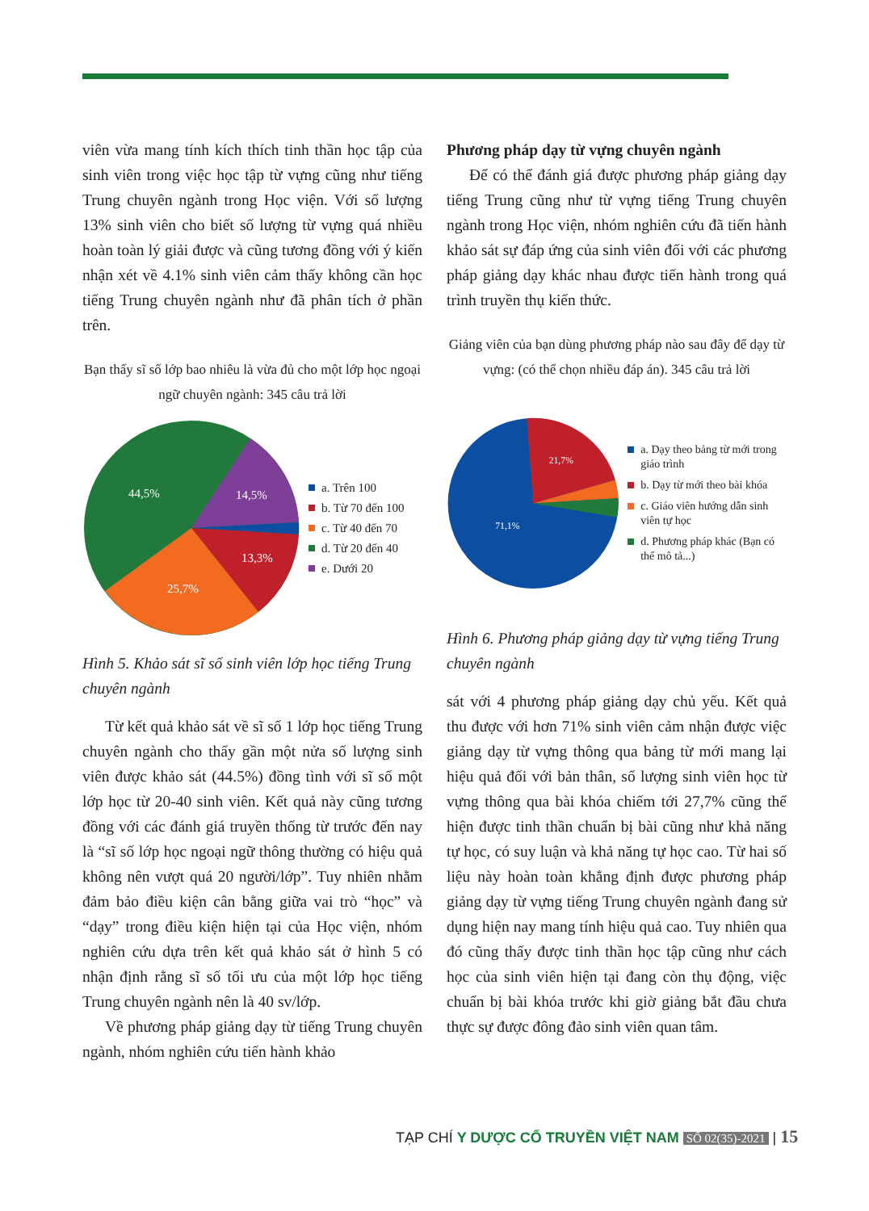viên vừa mang tính kích thích tinh thần học tập của sinh viên trong việc học tập từ vựng cũng như tiếng Trung chuyên ngành trong Học viện. Với số lượng 13% sinh viên cho biết số lượng từ vựng quá nhiều hoàn toàn lý giải được và cũng tương đồng với ý kiến nhận xét về 4.1% sinh viên cảm thấy không cần học tiếng Trung chuyên ngành như đã phân tích ở phần trên.
Bạn thấy sĩ số lớp bao nhiêu là vừa đủ cho một lớp học ngoại ngữ chuyên ngành: 345 câu trả lời
44,5%
14,5%
13,3%
25,7%
a. Trên 100
b. Từ 70 đến 100
c. Từ 40 đến 70
d. Từ 20 đến 40
e. Dưới 20
Hình 5. Khảo sát sĩ số sinh viên lớp học tiếng Trung chuyên ngành
Từ kết quả khảo sát về sĩ số 1 lớp học tiếng Trung chuyên ngành cho thấy gần một nửa số lượng sinh viên được khảo sát (44.5%) đồng tình với sĩ số một lớp học từ 20-40 sinh viên. Kết quả này cũng tương đồng với các đánh giá truyền thống từ trước đến nay là “sĩ số lớp học ngoại ngữ thông thường có hiệu quả không nên vượt quá 20 người/lớp”. Tuy nhiên nhằm đảm bảo điều kiện cân bằng giữa vai trò “học” và “dạy” trong điều kiện hiện tại của Học viện, nhóm nghiên cứu dựa trên kết quả khảo sát ở hình 5 có nhận định rằng sĩ số tối ưu của một lớp học tiếng Trung chuyên ngành nên là 40 sv/lớp.
Về phương pháp giảng dạy từ tiếng Trung chuyên ngành, nhóm nghiên cứu tiến hành khảo
Phương pháp dạy từ vựng chuyên ngành
Để có thể đánh giá được phương pháp giảng dạy tiếng Trung cũng như từ vựng tiếng Trung chuyên ngành trong Học viện, nhóm nghiên cứu đã tiến hành khảo sát sự đáp ứng của sinh viên đối với các phương pháp giảng dạy khác nhau được tiến hành trong quá trình truyền thụ kiến thức.
Giảng viên của bạn dùng phương pháp nào sau đây để dạy từ vựng: (có thể chọn nhiều đáp án). 345 câu trả lời
21,7%
71,1%
a. Dạy theo bảng từ mới trong giáo trình
b. Dạy từ mới theo bài khóa
c. Giáo viên hướng dẫn sinh viên tự học
d. Phương pháp khác (Bạn có thể mô tả...)
Hình 6. Phương pháp giảng dạy từ vựng tiếng Trung chuyên ngành
sát với 4 phương pháp giảng dạy chủ yếu. Kết quả thu được với hơn 71% sinh viên cảm nhận được việc giảng dạy từ vựng thông qua bảng từ mới mang lại hiệu quả đối với bản thân, số lượng sinh viên học từ vựng thông qua bài khóa chiếm tới 27,7% cũng thể hiện được tinh thần chuẩn bị bài cũng như khả năng tự học, có suy luận và khả năng tự học cao. Từ hai số liệu này hoàn toàn khẳng định được phương pháp giảng dạy từ vựng tiếng Trung chuyên ngành đang sử dụng hiện nay mang tính hiệu quả cao. Tuy nhiên qua đó cũng thấy được tinh thần học tập cũng như cách học của sinh viên hiện tại đang còn thụ động, việc chuẩn bị bài khóa trước khi giờ giảng bắt đầu chưa thực sự được đông đảo sinh viên quan tâm.
TẠP CHÍ Y DƯỢC CỔ TRUYỀN VIỆT NAM SỐ 02(35)-2021 | 15